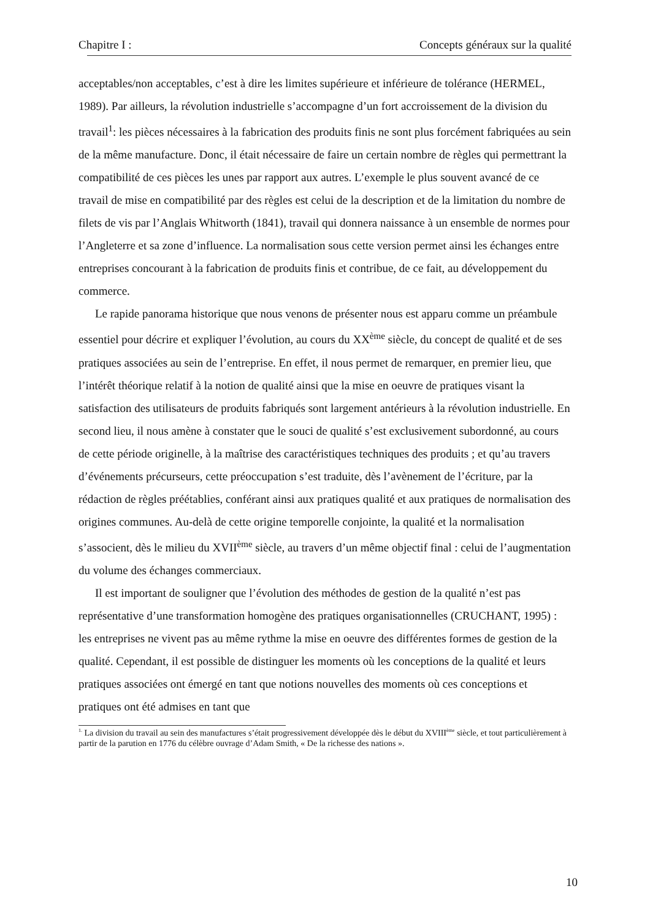Chapitre I : Concepts généraux sur la qualité
acceptables/non acceptables, c’est à dire les limites supérieure et inférieure de tolérance (HERMEL, 1989). Par ailleurs, la révolution industrielle s’accompagne d’un fort accroissement de la division du travail<sup>1</sup>: les pièces nécessaires à la fabrication des produits finis ne sont plus forcément fabriquées au sein de la même manufacture. Donc, il était nécessaire de faire un certain nombre de règles qui permettrant la compatibilité de ces pièces les unes par rapport aux autres. L’exemple le plus souvent avancé de ce travail de mise en compatibilité par des règles est celui de la description et de la limitation du nombre de filets de vis par l’Anglais Whitworth (1841), travail qui donnera naissance à un ensemble de normes pour l’Angleterre et sa zone d’influence. La normalisation sous cette version permet ainsi les échanges entre entreprises concourant à la fabrication de produits finis et contribue, de ce fait, au développement du commerce.
Le rapide panorama historique que nous venons de présenter nous est apparu comme un préambule essentiel pour décrire et expliquer l’évolution, au cours du XX<sup>ème</sup> siècle, du concept de qualité et de ses pratiques associées au sein de l’entreprise. En effet, il nous permet de remarquer, en premier lieu, que l’intérêt théorique relatif à la notion de qualité ainsi que la mise en oeuvre de pratiques visant la satisfaction des utilisateurs de produits fabriqués sont largement antérieurs à la révolution industrielle. En second lieu, il nous amène à constater que le souci de qualité s’est exclusivement subordonné, au cours de cette période originelle, à la maîtrise des caractéristiques techniques des produits ; et qu’au travers d’événements précurseurs, cette préoccupation s’est traduite, dès l’avènement de l’écriture, par la rédaction de règles préétablies, conférant ainsi aux pratiques qualité et aux pratiques de normalisation des origines communes. Au-delà de cette origine temporelle conjointe, la qualité et la normalisation s’associent, dès le milieu du XVII<sup>ème</sup> siècle, au travers d’un même objectif final : celui de l’augmentation du volume des échanges commerciaux.
Il est important de souligner que l’évolution des méthodes de gestion de la qualité n’est pas représentative d’une transformation homogène des pratiques organisationnelles (CRUCHANT, 1995) : les entreprises ne vivent pas au même rythme la mise en oeuvre des différentes formes de gestion de la qualité. Cependant, il est possible de distinguer les moments où les conceptions de la qualité et leurs pratiques associées ont émergé en tant que notions nouvelles des moments où ces conceptions et pratiques ont été admises en tant que
<sup>1.</sup> La division du travail au sein des manufactures s’était progressivement développée dès le début du XVIII<sup>ème</sup> siècle, et tout particulièrement à partir de la parution en 1776 du célèbre ouvrage d’Adam Smith, « De la richesse des nations ».
10